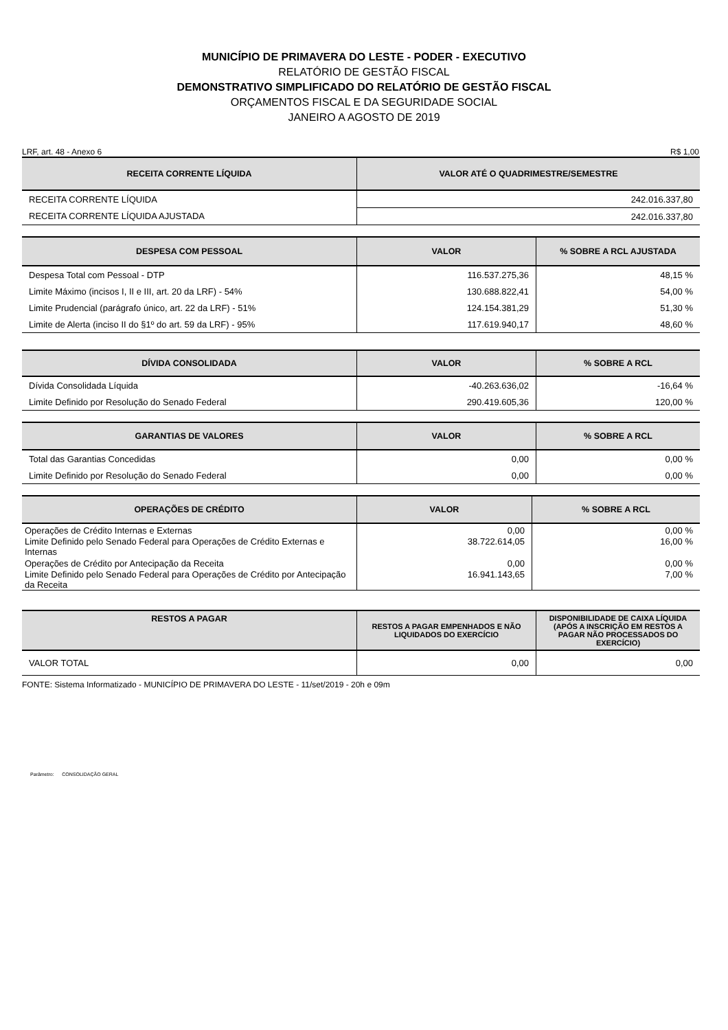MUNICÍPIO DE PRIMAVERA DO LESTE - PODER - EXECUTIVO
RELATÓRIO DE GESTÃO FISCAL
DEMONSTRATIVO SIMPLIFICADO DO RELATÓRIO DE GESTÃO FISCAL
ORÇAMENTOS FISCAL E DA SEGURIDADE SOCIAL
JANEIRO A AGOSTO DE 2019
LRF, art. 48 - Anexo 6 R$ 1,00
| RECEITA CORRENTE LÍQUIDA | VALOR ATÉ O QUADRIMESTRE/SEMESTRE |
| --- | --- |
| RECEITA CORRENTE LÍQUIDA | 242.016.337,80 |
| RECEITA CORRENTE LÍQUIDA AJUSTADA | 242.016.337,80 |
| DESPESA COM PESSOAL | VALOR | % SOBRE A RCL AJUSTADA |
| --- | --- | --- |
| Despesa Total com Pessoal - DTP | 116.537.275,36 | 48,15 % |
| Limite Máximo (incisos I, II e III, art. 20 da LRF) - 54% | 130.688.822,41 | 54,00 % |
| Limite Prudencial (parágrafo único, art. 22 da LRF) - 51% | 124.154.381,29 | 51,30 % |
| Limite de Alerta (inciso II do §1º do art. 59 da LRF) - 95% | 117.619.940,17 | 48,60 % |
| DÍVIDA CONSOLIDADA | VALOR | % SOBRE A RCL |
| --- | --- | --- |
| Dívida Consolidada Líquida | -40.263.636,02 | -16,64 % |
| Limite Definido por Resolução do Senado Federal | 290.419.605,36 | 120,00 % |
| GARANTIAS DE VALORES | VALOR | % SOBRE A RCL |
| --- | --- | --- |
| Total das Garantias Concedidas | 0,00 | 0,00 % |
| Limite Definido por Resolução do Senado Federal | 0,00 | 0,00 % |
| OPERAÇÕES DE CRÉDITO | VALOR | % SOBRE A RCL |
| --- | --- | --- |
| Operações de Crédito Internas e Externas | 0,00 | 0,00 % |
| Limite Definido pelo Senado Federal para Operações de Crédito Externas e Internas | 38.722.614,05 | 16,00 % |
| Operações de Crédito por Antecipação da Receita | 0,00 | 0,00 % |
| Limite Definido pelo Senado Federal para Operações de Crédito por Antecipação da Receita | 16.941.143,65 | 7,00 % |
| RESTOS A PAGAR | RESTOS A PAGAR EMPENHADOS E NÃO LIQUIDADOS DO EXERCÍCIO | DISPONIBILIDADE DE CAIXA LÍQUIDA (APÓS A INSCRIÇÃO EM RESTOS A PAGAR NÃO PROCESSADOS DO EXERCÍCIO) |
| --- | --- | --- |
| VALOR TOTAL | 0,00 | 0,00 |
FONTE: Sistema Informatizado - MUNICÍPIO DE PRIMAVERA DO LESTE - 11/set/2019 - 20h e 09m
Parâmetro: CONSOLIDAÇÃO GERAL